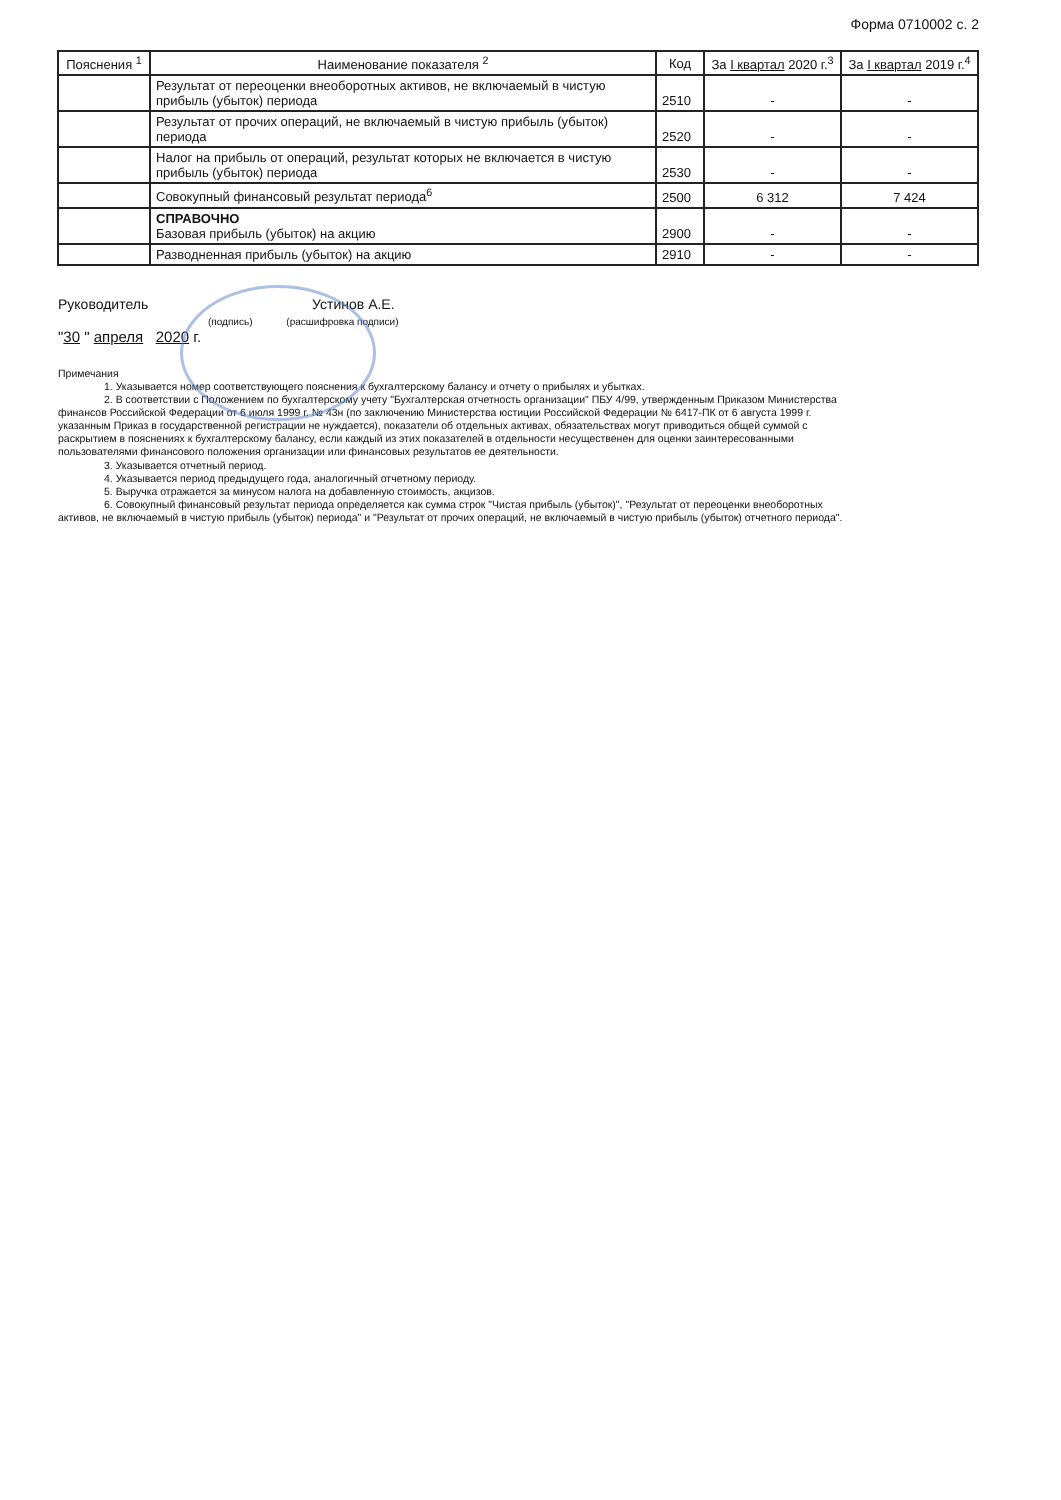Форма 0710002 с. 2
| Пояснения <sup>1</sup> | Наименование показателя <sup>2</sup> | Код | За I квартал 2020 г.<sup>3</sup> | За I квартал 2019 г.<sup>4</sup> |
| --- | --- | --- | --- | --- |
| | Результат от переоценки внеоборотных активов, не включаемый в чистую прибыль (убыток) периода | 2510 | - | - |
| | Результат от прочих операций, не включаемый в чистую прибыль (убыток) периода | 2520 | - | - |
| | Налог на прибыль от операций, результат которых не включается в чистую прибыль (убыток) периода | 2530 | - | - |
| | Совокупный финансовый результат периода<sup>6</sup> | 2500 | 6 312 | 7 424 |
| | СПРАВОЧНО Базовая прибыль (убыток) на акцию | 2900 | - | - |
| | Разводненная прибыль (убыток) на акцию | 2910 | - | - |
Руководитель Устинов А.Е.
(подпись) (расшифровка подписи)
"30 " апреля 2020 г.
Примечания
1. Указывается номер соответствующего пояснения к бухгалтерскому балансу и отчету о прибылях и убытках.
2. В соответствии с Положением по бухгалтерскому учету "Бухгалтерская отчетность организации" ПБУ 4/99, утвержденным Приказом Министерства финансов Российской Федерации от 6 июля 1999 г. № 43н (по заключению Министерства юстиции Российской Федерации № 6417-ПК от 6 августа 1999 г. указанным Приказ в государственной регистрации не нуждается), показатели об отдельных активах, обязательствах могут приводиться общей суммой с раскрытием в пояснениях к бухгалтерскому балансу, если каждый из этих показателей в отдельности несущественен для оценки заинтересованными пользователями финансового положения организации или финансовых результатов ее деятельности.
3. Указывается отчетный период.
4. Указывается период предыдущего года, аналогичный отчетному периоду.
5. Выручка отражается за минусом налога на добавленную стоимость, акцизов.
6. Совокупный финансовый результат периода определяется как сумма строк "Чистая прибыль (убыток)", "Результат от переоценки внеоборотных активов, не включаемый в чистую прибыль (убыток) периода" и "Результат от прочих операций, не включаемый в чистую прибыль (убыток) отчетного периода".